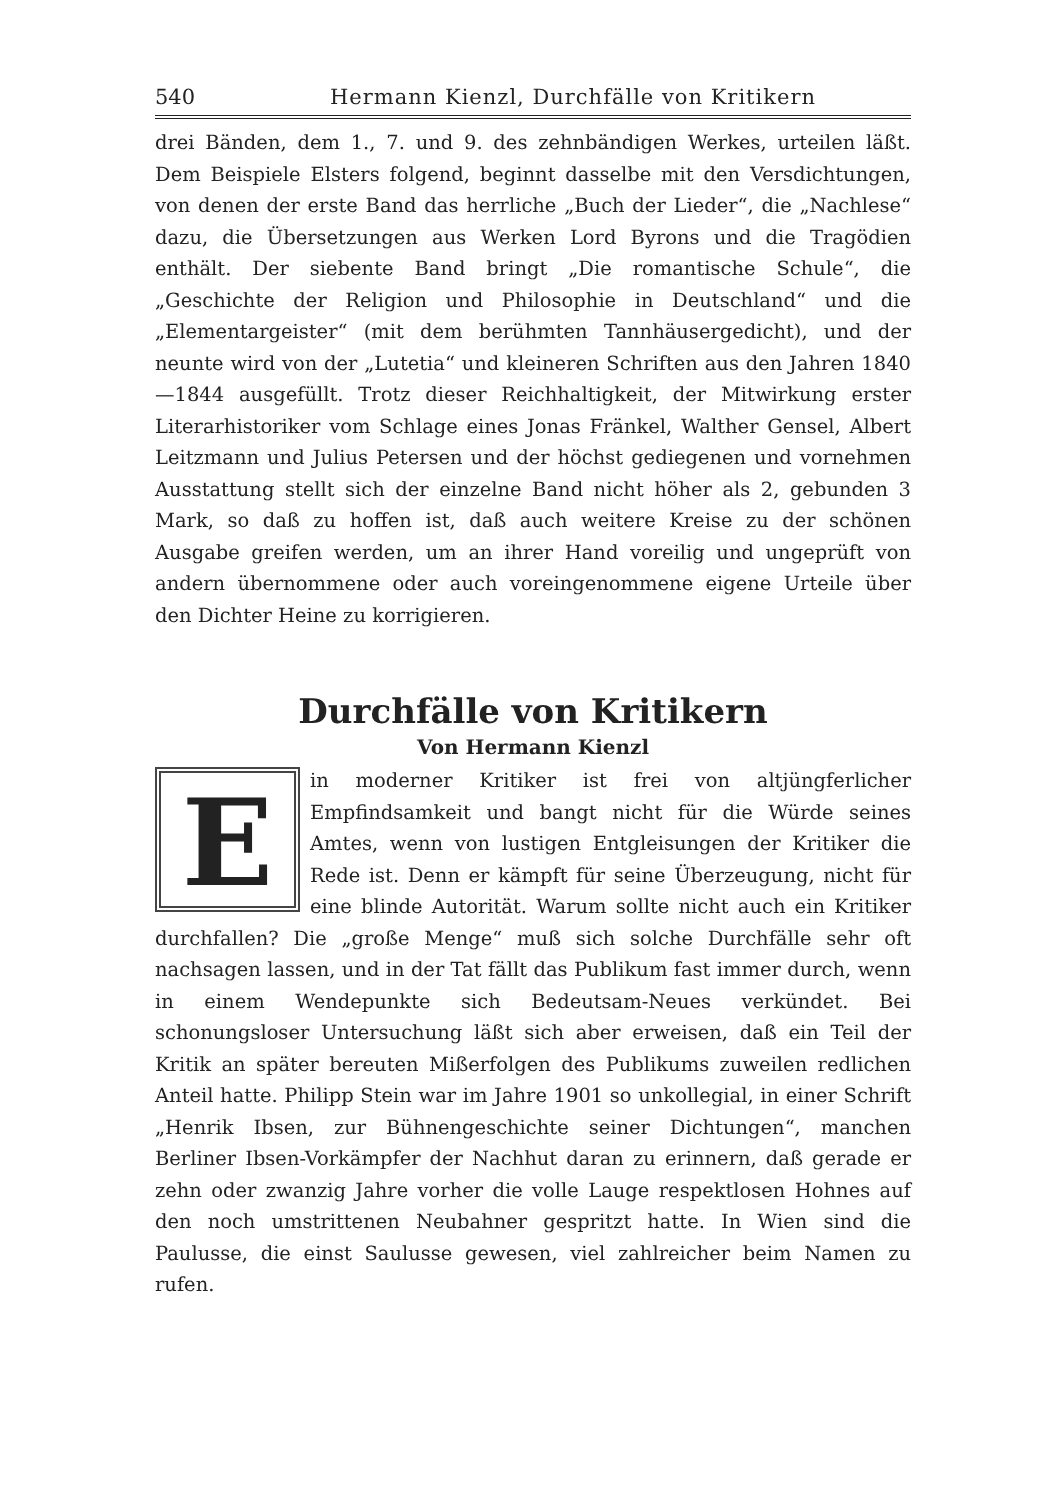540 Hermann Kienzl, Durchfälle von Kritikern
drei Bänden, dem 1., 7. und 9. des zehnbändigen Werkes, urteilen läßt. Dem Beispiele Elsters folgend, beginnt dasselbe mit den Versdichtungen, von denen der erste Band das herrliche „Buch der Lieder“, die „Nachlese“ dazu, die Übersetzungen aus Werken Lord Byrons und die Tragödien enthält. Der siebente Band bringt „Die romantische Schule“, die „Geschichte der Religion und Philosophie in Deutschland“ und die „Elementargeister“ (mit dem berühmten Tannhäusergedicht), und der neunte wird von der „Lutetia“ und kleineren Schriften aus den Jahren 1840—1844 ausgefüllt. Trotz dieser Reichhaltigkeit, der Mitwirkung erster Literarhistoriker vom Schlage eines Jonas Fränkel, Walther Gensel, Albert Leitzmann und Julius Petersen und der höchst gediegenen und vornehmen Ausstattung stellt sich der einzelne Band nicht höher als 2, gebunden 3 Mark, so daß zu hoffen ist, daß auch weitere Kreise zu der schönen Ausgabe greifen werden, um an ihrer Hand voreilig und ungeprüft von andern übernommene oder auch voreingenommene eigene Urteile über den Dichter Heine zu korrigieren.
Durchfälle von Kritikern
Von Hermann Kienzl
Ein moderner Kritiker ist frei von altjüngferlicher Empfindsamkeit und bangt nicht für die Würde seines Amtes, wenn von lustigen Entgleisungen der Kritiker die Rede ist. Denn er kämpft für seine Überzeugung, nicht für eine blinde Autorität. Warum sollte nicht auch ein Kritiker durchfallen? Die „große Menge“ muß sich solche Durchfälle sehr oft nachsagen lassen, und in der Tat fällt das Publikum fast immer durch, wenn in einem Wendepunkte sich Bedeutsam-Neues verkündet. Bei schonungsloser Untersuchung läßt sich aber erweisen, daß ein Teil der Kritik an später bereuten Mißerfolgen des Publikums zuweilen redlichen Anteil hatte. Philipp Stein war im Jahre 1901 so unkollegial, in einer Schrift „Henrik Ibsen, zur Bühnengeschichte seiner Dichtungen“, manchen Berliner Ibsen-Vorkämpfer der Nachhut daran zu erinnern, daß gerade er zehn oder zwanzig Jahre vorher die volle Lauge respektlosen Hohnes auf den noch umstrittenen Neubahner gespritzt hatte. In Wien sind die Paulusse, die einst Saulusse gewesen, viel zahlreicher beim Namen zu rufen.